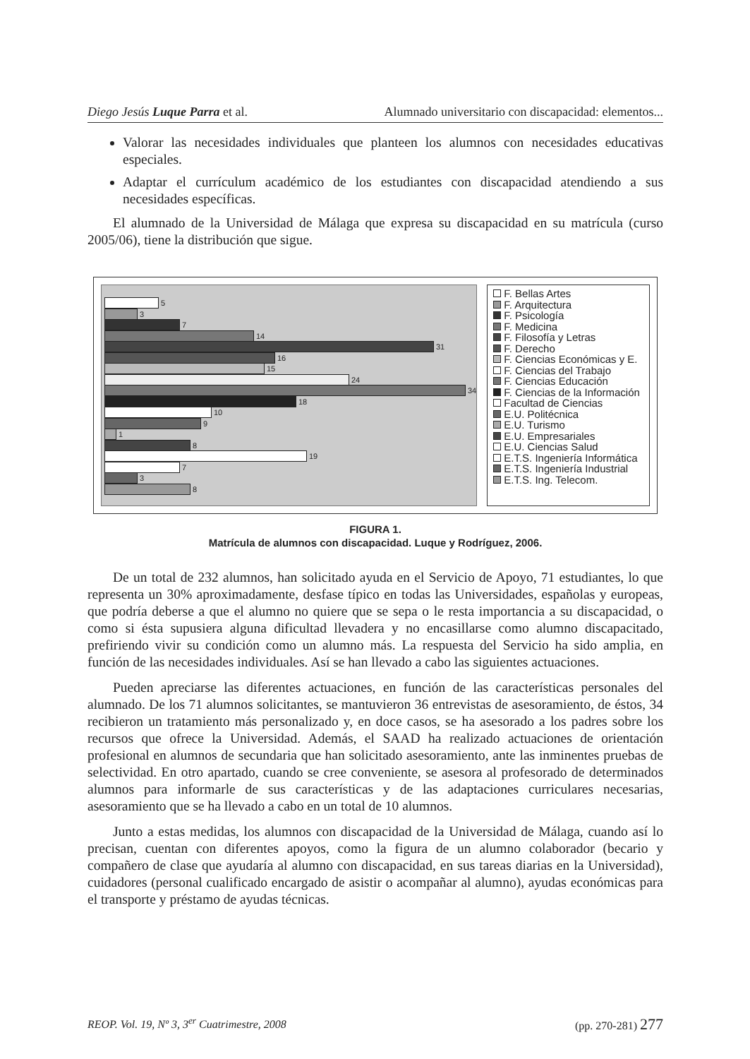Diego Jesús Luque Parra et al. Alumnado universitario con discapacidad: elementos...
Valorar las necesidades individuales que planteen los alumnos con necesidades educativas especiales.
Adaptar el currículum académico de los estudiantes con discapacidad atendiendo a sus necesidades específicas.
El alumnado de la Universidad de Málaga que expresa su discapacidad en su matrícula (curso 2005/06), tiene la distribución que sigue.
5
3
7
14
31
16
15
24
34
18
10
9
1
8
19
7
3
8
F. Bellas Artes
F. Arquitectura
F. Psicología
F. Medicina
F. Filosofía y Letras
F. Derecho
F. Ciencias Económicas y E.
F. Ciencias del Trabajo
F. Ciencias Educación
F. Ciencias de la Información
Facultad de Ciencias
E.U. Politécnica
E.U. Turismo
E.U. Empresariales
E.U. Ciencias Salud
E.T.S. Ingeniería Informática
E.T.S. Ingeniería Industrial
E.T.S. Ing. Telecom.
FIGURA 1.
Matrícula de alumnos con discapacidad. Luque y Rodríguez, 2006.
De un total de 232 alumnos, han solicitado ayuda en el Servicio de Apoyo, 71 estudiantes, lo que representa un 30% aproximadamente, desfase típico en todas las Universidades, españolas y europeas, que podría deberse a que el alumno no quiere que se sepa o le resta importancia a su discapacidad, o como si ésta supusiera alguna dificultad llevadera y no encasillarse como alumno discapacitado, prefiriendo vivir su condición como un alumno más. La respuesta del Servicio ha sido amplia, en función de las necesidades individuales. Así se han llevado a cabo las siguientes actuaciones.
Pueden apreciarse las diferentes actuaciones, en función de las características personales del alumnado. De los 71 alumnos solicitantes, se mantuvieron 36 entrevistas de asesoramiento, de éstos, 34 recibieron un tratamiento más personalizado y, en doce casos, se ha asesorado a los padres sobre los recursos que ofrece la Universidad. Además, el SAAD ha realizado actuaciones de orientación profesional en alumnos de secundaria que han solicitado asesoramiento, ante las inminentes pruebas de selectividad. En otro apartado, cuando se cree conveniente, se asesora al profesorado de determinados alumnos para informarle de sus características y de las adaptaciones curriculares necesarias, asesoramiento que se ha llevado a cabo en un total de 10 alumnos.
Junto a estas medidas, los alumnos con discapacidad de la Universidad de Málaga, cuando así lo precisan, cuentan con diferentes apoyos, como la figura de un alumno colaborador (becario y compañero de clase que ayudaría al alumno con discapacidad, en sus tareas diarias en la Universidad), cuidadores (personal cualificado encargado de asistir o acompañar al alumno), ayudas económicas para el transporte y préstamo de ayudas técnicas.
REOP. Vol. 19, Nº 3, 3<sup>er</sup> Cuatrimestre, 2008 (pp. 270-281) 277